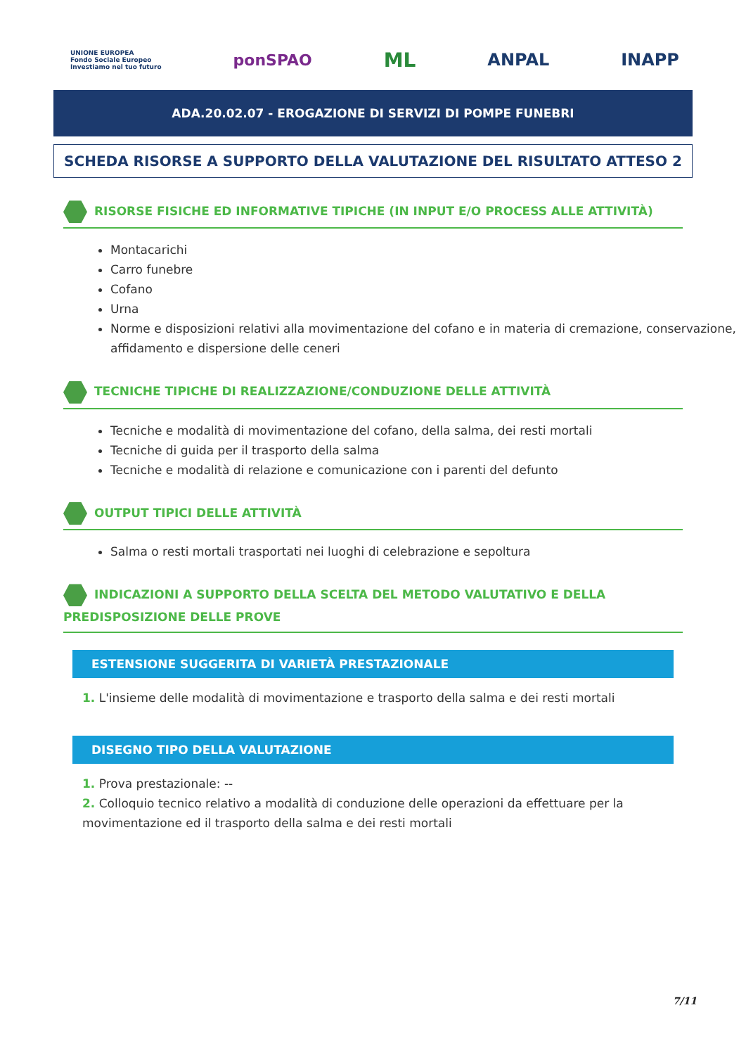UNIONE EUROPEA
Fondo Sociale Europeo
Investiamo nel tuo futuro
ponSPAO
ML
ANPAL INAPP
ADA.20.02.07 - EROGAZIONE DI SERVIZI DI POMPE FUNEBRI
SCHEDA RISORSE A SUPPORTO DELLA VALUTAZIONE DEL RISULTATO ATTESO 2
RISORSE FISICHE ED INFORMATIVE TIPICHE (IN INPUT E/O PROCESS ALLE ATTIVITÀ)
Montacarichi
Carro funebre
Cofano
Urna
Norme e disposizioni relativi alla movimentazione del cofano e in materia di cremazione, conservazione, affidamento e dispersione delle ceneri
TECNICHE TIPICHE DI REALIZZAZIONE/CONDUZIONE DELLE ATTIVITÀ
Tecniche e modalità di movimentazione del cofano, della salma, dei resti mortali
Tecniche di guida per il trasporto della salma
Tecniche e modalità di relazione e comunicazione con i parenti del defunto
OUTPUT TIPICI DELLE ATTIVITÀ
Salma o resti mortali trasportati nei luoghi di celebrazione e sepoltura
INDICAZIONI A SUPPORTO DELLA SCELTA DEL METODO VALUTATIVO E DELLA PREDISPOSIZIONE DELLE PROVE
ESTENSIONE SUGGERITA DI VARIETÀ PRESTAZIONALE
1. L'insieme delle modalità di movimentazione e trasporto della salma e dei resti mortali
DISEGNO TIPO DELLA VALUTAZIONE
1. Prova prestazionale: --
2. Colloquio tecnico relativo a modalità di conduzione delle operazioni da effettuare per la movimentazione ed il trasporto della salma e dei resti mortali
7/11